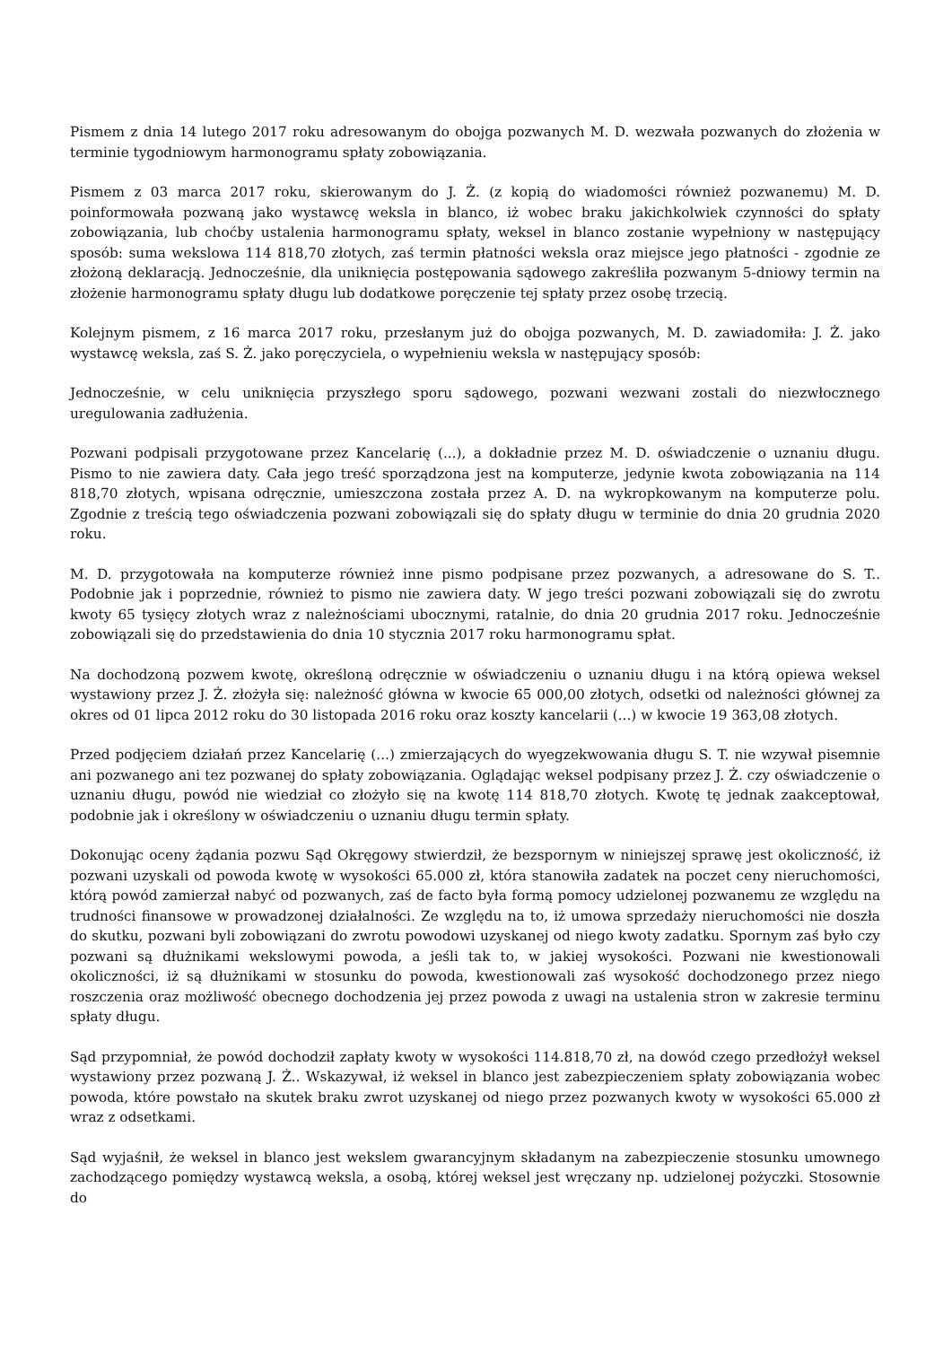Pismem z dnia 14 lutego 2017 roku adresowanym do obojga pozwanych M. D. wezwała pozwanych do złożenia w terminie tygodniowym harmonogramu spłaty zobowiązania.
Pismem z 03 marca 2017 roku, skierowanym do J. Ż. (z kopią do wiadomości również pozwanemu) M. D. poinformowała pozwaną jako wystawcę weksla in blanco, iż wobec braku jakichkolwiek czynności do spłaty zobowiązania, lub choćby ustalenia harmonogramu spłaty, weksel in blanco zostanie wypełniony w następujący sposób: suma wekslowa 114 818,70 złotych, zaś termin płatności weksla oraz miejsce jego płatności - zgodnie ze złożoną deklaracją. Jednocześnie, dla uniknięcia postępowania sądowego zakreśliła pozwanym 5-dniowy termin na złożenie harmonogramu spłaty długu lub dodatkowe poręczenie tej spłaty przez osobę trzecią.
Kolejnym pismem, z 16 marca 2017 roku, przesłanym już do obojga pozwanych, M. D. zawiadomiła: J. Ż. jako wystawcę weksla, zaś S. Ż. jako poręczyciela, o wypełnieniu weksla w następujący sposób:
Jednocześnie, w celu uniknięcia przyszłego sporu sądowego, pozwani wezwani zostali do niezwłocznego uregulowania zadłużenia.
Pozwani podpisali przygotowane przez Kancelarię (...), a dokładnie przez M. D. oświadczenie o uznaniu długu. Pismo to nie zawiera daty. Cała jego treść sporządzona jest na komputerze, jedynie kwota zobowiązania na 114 818,70 złotych, wpisana odręcznie, umieszczona została przez A. D. na wykropkowanym na komputerze polu. Zgodnie z treścią tego oświadczenia pozwani zobowiązali się do spłaty długu w terminie do dnia 20 grudnia 2020 roku.
M. D. przygotowała na komputerze również inne pismo podpisane przez pozwanych, a adresowane do S. T.. Podobnie jak i poprzednie, również to pismo nie zawiera daty. W jego treści pozwani zobowiązali się do zwrotu kwoty 65 tysięcy złotych wraz z należnościami ubocznymi, ratalnie, do dnia 20 grudnia 2017 roku. Jednocześnie zobowiązali się do przedstawienia do dnia 10 stycznia 2017 roku harmonogramu spłat.
Na dochodzoną pozwem kwotę, określoną odręcznie w oświadczeniu o uznaniu długu i na którą opiewa weksel wystawiony przez J. Ż. złożyła się: należność główna w kwocie 65 000,00 złotych, odsetki od należności głównej za okres od 01 lipca 2012 roku do 30 listopada 2016 roku oraz koszty kancelarii (...) w kwocie 19 363,08 złotych.
Przed podjęciem działań przez Kancelarię (...) zmierzających do wyegzekwowania długu S. T. nie wzywał pisemnie ani pozwanego ani tez pozwanej do spłaty zobowiązania. Oglądając weksel podpisany przez J. Ż. czy oświadczenie o uznaniu długu, powód nie wiedział co złożyło się na kwotę 114 818,70 złotych. Kwotę tę jednak zaakceptował, podobnie jak i określony w oświadczeniu o uznaniu długu termin spłaty.
Dokonując oceny żądania pozwu Sąd Okręgowy stwierdził, że bezspornym w niniejszej sprawę jest okoliczność, iż pozwani uzyskali od powoda kwotę w wysokości 65.000 zł, która stanowiła zadatek na poczet ceny nieruchomości, którą powód zamierzał nabyć od pozwanych, zaś de facto była formą pomocy udzielonej pozwanemu ze względu na trudności finansowe w prowadzonej działalności. Ze względu na to, iż umowa sprzedaży nieruchomości nie doszła do skutku, pozwani byli zobowiązani do zwrotu powodowi uzyskanej od niego kwoty zadatku. Spornym zaś było czy pozwani są dłużnikami wekslowymi powoda, a jeśli tak to, w jakiej wysokości. Pozwani nie kwestionowali okoliczności, iż są dłużnikami w stosunku do powoda, kwestionowali zaś wysokość dochodzonego przez niego roszczenia oraz możliwość obecnego dochodzenia jej przez powoda z uwagi na ustalenia stron w zakresie terminu spłaty długu.
Sąd przypomniał, że powód dochodził zapłaty kwoty w wysokości 114.818,70 zł, na dowód czego przedłożył weksel wystawiony przez pozwaną J. Ż.. Wskazywał, iż weksel in blanco jest zabezpieczeniem spłaty zobowiązania wobec powoda, które powstało na skutek braku zwrot uzyskanej od niego przez pozwanych kwoty w wysokości 65.000 zł wraz z odsetkami.
Sąd wyjaśnił, że weksel in blanco jest wekslem gwarancyjnym składanym na zabezpieczenie stosunku umownego zachodzącego pomiędzy wystawcą weksla, a osobą, której weksel jest wręczany np. udzielonej pożyczki. Stosownie do